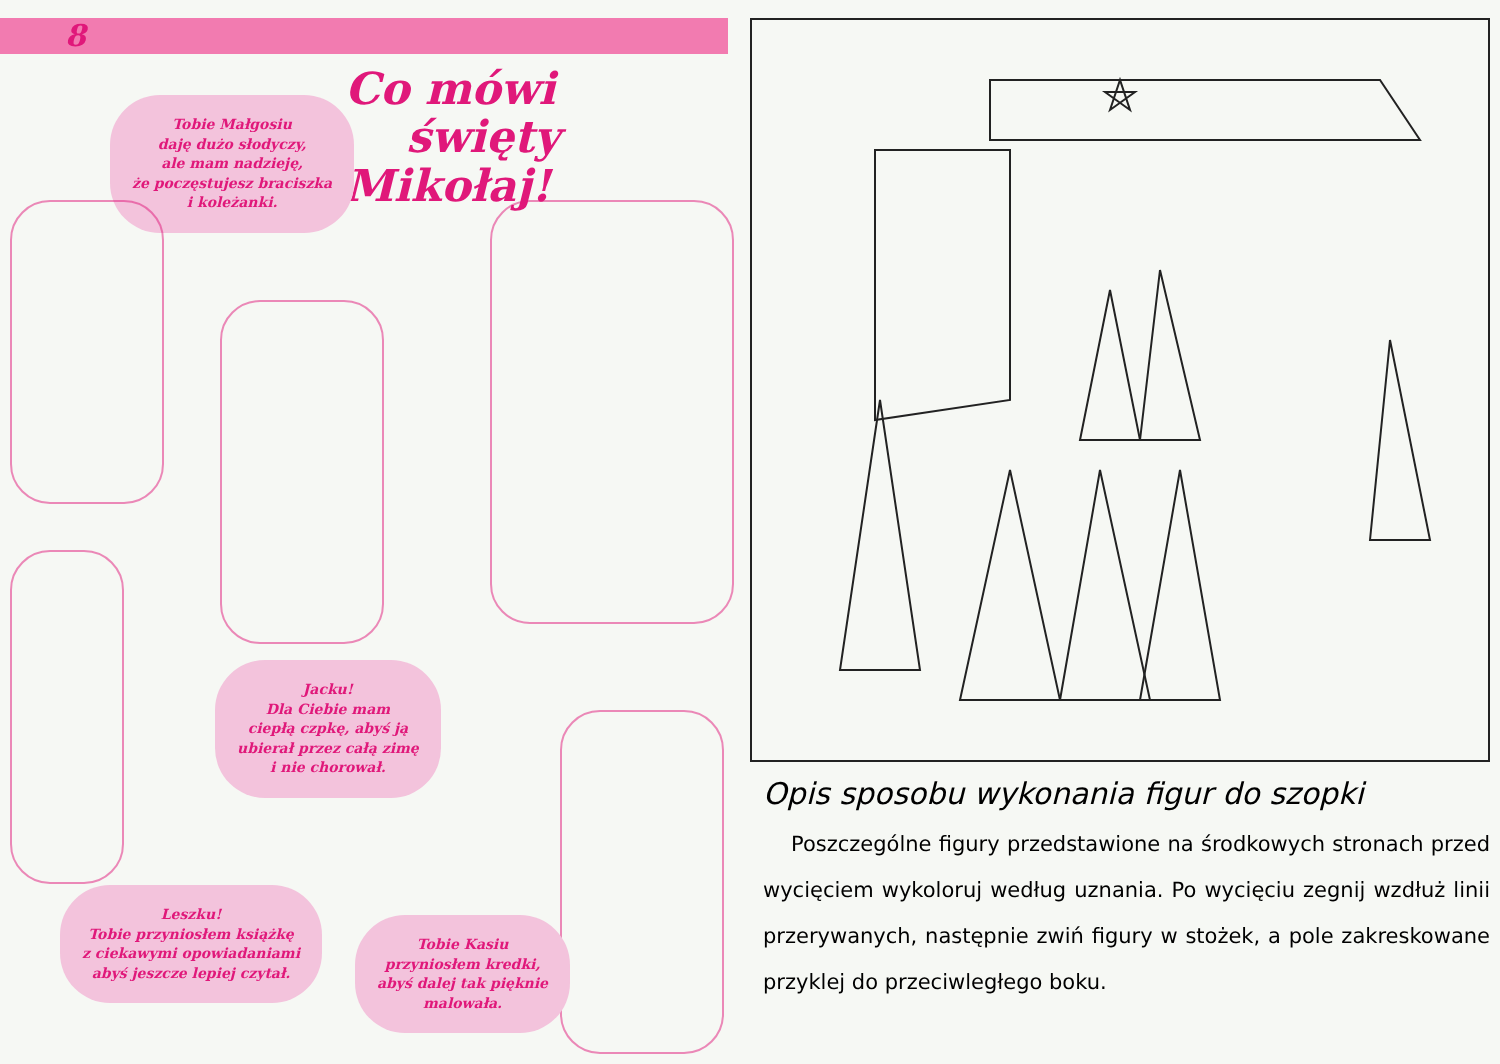8
Co mówi
święty Mikołaj!
Tobie Małgosiu
daję dużo słodyczy,
ale mam nadzieję,
że poczęstujesz braciszka
i koleżanki.
Jacku!
Dla Ciebie mam
ciepłą czpkę, abyś ją
ubierał przez całą zimę
i nie chorował.
Leszku!
Tobie przyniosłem książkę
z ciekawymi opowiadaniami
abyś jeszcze lepiej czytał.
Tobie Kasiu
przyniosłem kredki,
abyś dalej tak pięknie
malowała.
Opis sposobu wykonania figur do szopki
Poszczególne figury przedstawione na środkowych stronach przed wycięciem wykoloruj według uznania. Po wycięciu zegnij wzdłuż linii przerywanych, następnie zwiń figury w stożek, a pole zakreskowane przyklej do przeciwległego boku.